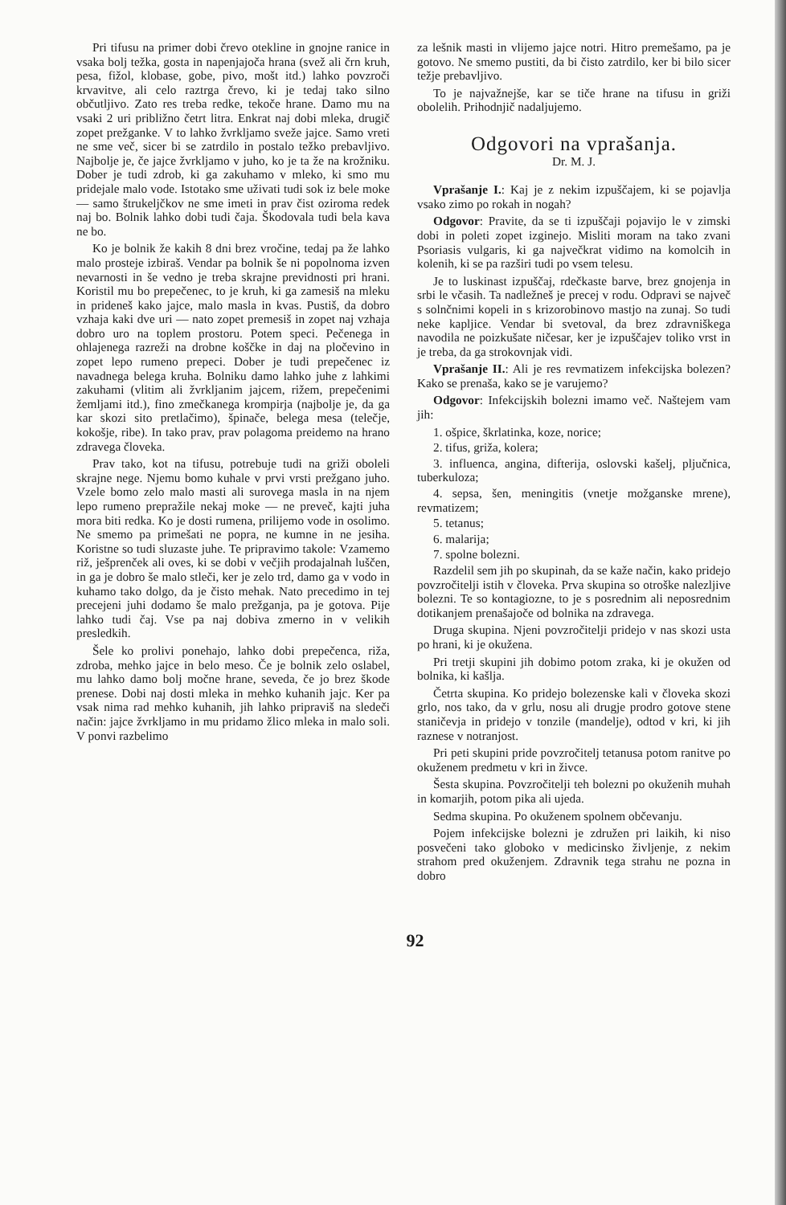Pri tifusu na primer dobi črevo otekline in gnojne ranice in vsaka bolj težka, gosta in napenjajoča hrana (svež ali črn kruh, pesa, fižol, klobase, gobe, pivo, mošt itd.) lahko povzroči krvavitve, ali celo raztrga črevo, ki je tedaj tako silno občutljivo. Zato res treba redke, tekoče hrane. Damo mu na vsaki 2 uri približno četrt litra. Enkrat naj dobi mleka, drugič zopet prežganke. V to lahko žvrkljamo sveže jajce. Samo vreti ne sme več, sicer bi se zatrdilo in postalo težko prebavljivo. Najbolje je, če jajce žvrkljamo v juho, ko je ta že na krožniku. Dober je tudi zdrob, ki ga zakuhamo v mleko, ki smo mu pridejale malo vode. Istotako sme uživati tudi sok iz bele moke — samo štrukeljčkov ne sme imeti in prav čist oziroma redek naj bo. Bolnik lahko dobi tudi čaja. Škodovala tudi bela kava ne bo.
Ko je bolnik že kakih 8 dni brez vročine, tedaj pa že lahko malo prosteje izbiraš. Vendar pa bolnik še ni popolnoma izven nevarnosti in še vedno je treba skrajne previdnosti pri hrani. Koristil mu bo prepečenec, to je kruh, ki ga zamesiš na mleku in prideneš kako jajce, malo masla in kvas. Pustiš, da dobro vzhaja kaki dve uri — nato zopet premesiš in zopet naj vzhaja dobro uro na toplem prostoru. Potem speci. Pečenega in ohlajenega razreži na drobne koščke in daj na pločevino in zopet lepo rumeno prepeci. Dober je tudi prepečenec iz navadnega belega kruha. Bolniku damo lahko juhe z lahkimi zakuhami (vlitim ali žvrkljanim jajcem, rižem, prepečenimi žemljami itd.), fino zmečkanega krompirja (najbolje je, da ga kar skozi sito pretlačimo), špinače, belega mesa (telečje, kokošje, ribe). In tako prav, prav polagoma preidemo na hrano zdravega človeka.
Prav tako, kot na tifusu, potrebuje tudi na griži oboleli skrajne nege. Njemu bomo kuhale v prvi vrsti prežgano juho. Vzele bomo zelo malo masti ali surovega masla in na njem lepo rumeno prepražile nekaj moke — ne preveč, kajti juha mora biti redka. Ko je dosti rumena, prilijemo vode in osolimo. Ne smemo pa primešati ne popra, ne kumne in ne jesiha. Koristne so tudi sluzaste juhe. Te pripravimo takole: Vzamemo riž, ješprenček ali oves, ki se dobi v večjih prodajalnah luščen, in ga je dobro še malo stleči, ker je zelo trd, damo ga v vodo in kuhamo tako dolgo, da je čisto mehak. Nato precedimo in tej precejeni juhi dodamo še malo prežganja, pa je gotova. Pije lahko tudi čaj. Vse pa naj dobiva zmerno in v velikih presledkih.
Šele ko prolivi ponehajo, lahko dobi prepečenca, riža, zdroba, mehko jajce in belo meso. Če je bolnik zelo oslabel, mu lahko damo bolj močne hrane, seveda, če jo brez škode prenese. Dobi naj dosti mleka in mehko kuhanih jajc. Ker pa vsak nima rad mehko kuhanih, jih lahko pripraviš na sledeči način: jajce žvrkljamo in mu pridamo žlico mleka in malo soli. V ponvi razbelimo
za lešnik masti in vlijemo jajce notri. Hitro premešamo, pa je gotovo. Ne smemo pustiti, da bi čisto zatrdilo, ker bi bilo sicer težje prebavljivo.
To je najvažnejše, kar se tiče hrane na tifusu in griži obolelih. Prihodnjič nadaljujemo.
Odgovori na vprašanja.
Dr. M. J.
Vprašanje I.: Kaj je z nekim izpuščajem, ki se pojavlja vsako zimo po rokah in nogah?
Odgovor: Pravite, da se ti izpuščaji pojavijo le v zimski dobi in poleti zopet izginejo. Misliti moram na tako zvani Psoriasis vulgaris, ki ga največkrat vidimo na komolcih in kolenih, ki se pa razširi tudi po vsem telesu.
Je to luskinast izpuščaj, rdečkaste barve, brez gnojenja in srbi le včasih. Ta nadležneš je precej v rodu. Odpravi se največ s solnčnimi kopeli in s krizorobinovo mastjo na zunaj. So tudi neke kapljice. Vendar bi svetoval, da brez zdravniškega navodila ne poizkušate ničesar, ker je izpuščajev toliko vrst in je treba, da ga strokovnjak vidi.
Vprašanje II.: Ali je res revmatizem infekcijska bolezen? Kako se prenaša, kako se je varujemo?
Odgovor: Infekcijskih bolezni imamo več. Naštejem vam jih:
1. ošpice, škrlatinka, koze, norice;
2. tifus, griža, kolera;
3. influenca, angina, difterija, oslovski kašelj, pljučnica, tuberkuloza;
4. sepsa, šen, meningitis (vnetje možganske mrene), revmatizem;
5. tetanus;
6. malarija;
7. spolne bolezni.
Razdelil sem jih po skupinah, da se kaže način, kako pridejo povzročitelji istih v človeka. Prva skupina so otroške nalezljive bolezni. Te so kontagiozne, to je s posrednim ali neposrednim dotikanjem prenašajoče od bolnika na zdravega.
Druga skupina. Njeni povzročitelji pridejo v nas skozi usta po hrani, ki je okužena.
Pri tretji skupini jih dobimo potom zraka, ki je okužen od bolnika, ki kašlja.
Četrta skupina. Ko pridejo bolezenske kali v človeka skozi grlo, nos tako, da v grlu, nosu ali drugje prodro gotove stene staničevja in pridejo v tonzile (mandelje), odtod v kri, ki jih raznese v notranjost.
Pri peti skupini pride povzročitelj tetanusa potom ranitve po okuženem predmetu v kri in živce.
Šesta skupina. Povzročitelji teh bolezni po okuženih muhah in komarjih, potom pika ali ujeda.
Sedma skupina. Po okuženem spolnem občevanju.
Pojem infekcijske bolezni je združen pri laikih, ki niso posvečeni tako globoko v medicinsko življenje, z nekim strahom pred okuženjem. Zdravnik tega strahu ne pozna in dobro
92